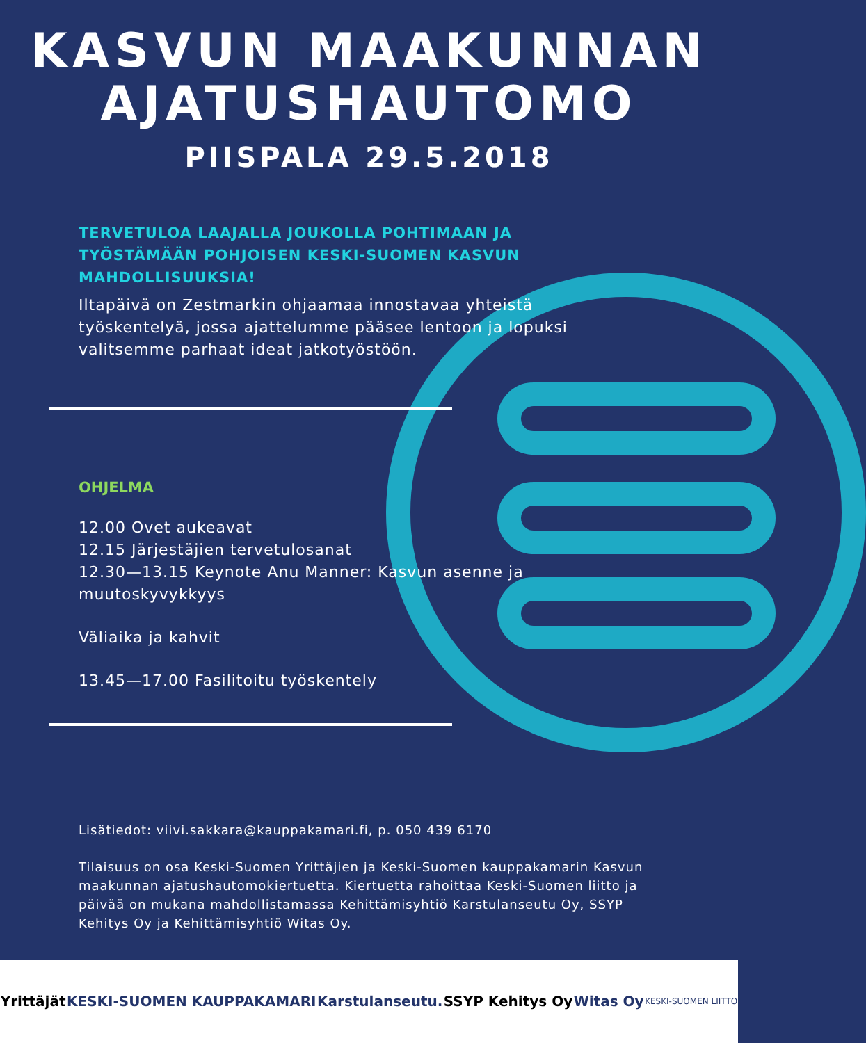KASVUN MAAKUNNAN
AJATUSHAUTOMO
PIISPALA 29.5.2018
TERVETULOA LAAJALLA JOUKOLLA POHTIMAAN JA TYÖSTÄMÄÄN POHJOISEN KESKI-SUOMEN KASVUN MAHDOLLISUUKSIA!
Iltapäivä on Zestmarkin ohjaamaa innostavaa yhteistä työskentelyä, jossa ajattelumme pääsee lentoon ja lopuksi valitsemme parhaat ideat jatkotyöstöön.
OHJELMA
12.00 Ovet aukeavat
12.15 Järjestäjien tervetulosanat
12.30—13.15 Keynote Anu Manner: Kasvun asenne ja muutoskyvykkyys
Väliaika ja kahvit
13.45—17.00 Fasilitoitu työskentely
Lisätiedot: viivi.sakkara@kauppakamari.fi, p. 050 439 6170
Tilaisuus on osa Keski-Suomen Yrittäjien ja Keski-Suomen kauppakamarin Kasvun maakunnan ajatushautomokiertuetta. Kiertuetta rahoittaa Keski-Suomen liitto ja päivää on mukana mahdollistamassa Kehittämisyhtiö Karstulanseutu Oy, SSYP Kehitys Oy ja Kehittämisyhtiö Witas Oy.
Yrittäjät KESKI-SUOMEN KAUPPAKAMARI Karstulanseutu. SSYP Kehitys Oy Witas Oy KESKI-SUOMEN LIITTO